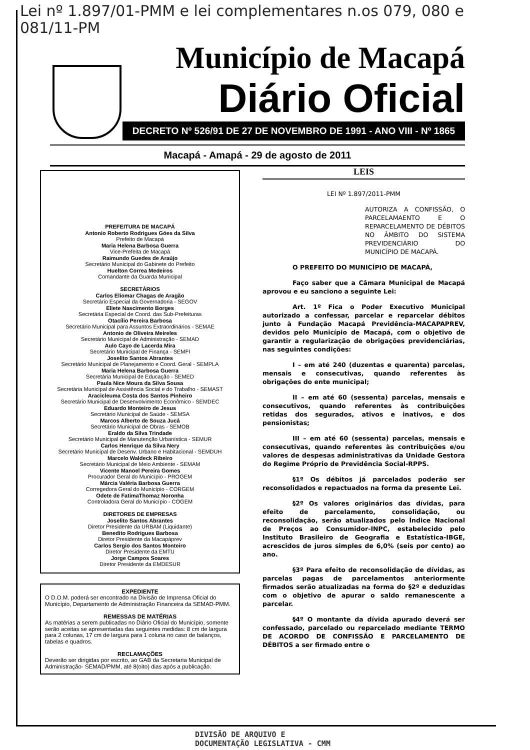Lei nº 1.897/01-PMM e lei complementares n.os 079, 080 e 081/11-PM
Município de Macapá
Diário Oficial
DECRETO Nº 526/91 DE 27 DE NOVEMBRO DE 1991 - ANO VIII - Nº 1865
Macapá - Amapá - 29 de agosto de 2011
PREFEITURA DE MACAPÁ
Antonio Roberto Rodrigues Góes da Silva
Prefeito de Macapá
Maria Helena Barbosa Guerra
Vice-Prefeita de Macapá
Raimundo Guedes de Araújo
Secretário Municipal do Gabinete do Prefeito
Huelton Correa Medeiros
Comandante da Guarda Municipal
SECRETÁRIOS
Carlos Eliomar Chagas de Aragão
Secretário Especial da Governadoria - SEGOV
Eliete Nascimento Borges
Secretária Especial de Coord. das Sub-Prefeituras
Otacílio Pereira Barbosa
Secretário Municipal para Assuntos Extraordinários - SEMAE
Antonio de Oliveira Meireles
Secretário Municipal de Administração - SEMAD
Aulo Cayo de Lacerda Mira
Secretário Municipal de Finança - SEMFI
Joselito Santos Abrantes
Secretário Municipal de Planejamento e Coord. Geral - SEMPLA
Maria Helena Barbosa Guerra
Secretária Municipal de Educação - SEMED
Paula Nice Moura da Silva Sousa
Secretária Municipal de Assistência Social e do Trabalho - SEMAST
Aracicleuma Costa dos Santos Pinheiro
Secretário Municipal de Desenvolvimento Econômico - SEMDEC
Eduardo Monteiro de Jesus
Secretário Municipal de Saúde - SEMSA
Marcos Alberto de Souza Jucá
Secretário Municipal de Obras - SEMOB
Eraldo da Silva Trindade
Secretário Municipal de Manutenção Urbanística - SEMUR
Carlos Henrique da Silva Nery
Secretário Municipal de Desenv. Urbano e Habitacional - SEMDUH
Marcelo Waldeck Ribeiro
Secretário Municipal de Meio Ambiente - SEMAM
Vicente Manoel Pereira Gomes
Procurador Geral do Município - PROGEM
Márcia Valéria Barbosa Guerra
Corregedora Geral do Município - CORGEM
Odete de FatimaThomaz Noronha
Controladora Geral do Município - COGEM
DIRETORES DE EMPRESAS
Joselito Santos Abrantes
Diretor Presidente da URBAM (Liquidante)
Benedito Rodrigues Barbosa
Diretor Presidente da Macapáprev
Carlos Sergio dos Santos Monteiro
Diretor Presidente da EMTU
Jorge Campos Soares
Diretor Presidente da EMDESUR
EXPEDIENTE
O D.O.M. poderá ser encontrado na Divisão de Imprensa Oficial do Município, Departamento de Administração Financeira da SEMAD-PMM.
REMESSAS DE MATÉRIAS
As matérias a serem publicadas no Diário Oficial do Município, somente serão aceitas se apresentadas das seguintes medidas: 8 cm de largura para 2 colunas, 17 cm de largura para 1 coluna no caso de balanços, tabelas e quadros.
RECLAMAÇÕES
Deverão ser dirigidas por escrito, ao GAB da Secretaria Municipal de Administração- SEMAD/PMM, até 8(oito) dias após a publicação.
LEIS
LEI Nº 1.897/2011-PMM
AUTORIZA A CONFISSÃO, O PARCELAMAENTO E O REPARCELAMENTO DE DÉBITOS NO ÂMBITO DO SISTEMA PREVIDENCIÁRIO DO MUNICÍPIO DE MACAPÁ.
O PREFEITO DO MUNICÍPIO DE MACAPÁ,
Faço saber que a Câmara Municipal de Macapá aprovou e eu sanciono a seguinte Lei:
Art. 1º Fica o Poder Executivo Municipal autorizado a confessar, parcelar e reparcelar débitos junto à Fundação Macapá Previdência-MACAPAPREV, devidos pelo Município de Macapá, com o objetivo de garantir a regularização de obrigações previdenciárias, nas seguintes condições:
I – em até 240 (duzentas e quarenta) parcelas, mensais e consecutivas, quando referentes às obrigações do ente municipal;
II – em até 60 (sessenta) parcelas, mensais e consecutivos, quando referentes às contribuições retidas dos segurados, ativos e inativos, e dos pensionistas;
III – em até 60 (sessenta) parcelas, mensais e consecutivas, quando referentes às contribuições e/ou valores de despesas administrativas da Unidade Gestora do Regime Próprio de Previdência Social-RPPS.
§1º Os débitos já parcelados poderão ser reconsolidados e repactuados na forma da presente Lei.
§2º Os valores originários das dívidas, para efeito de parcelamento, consolidação, ou reconsolidação, serão atualizados pelo Índice Nacional de Preços ao Consumidor-INPC, estabelecido pelo Instituto Brasileiro de Geografia e Estatística-IBGE, acrescidos de juros simples de 6,0% (seis por cento) ao ano.
§3º Para efeito de reconsolidação de dívidas, as parcelas pagas de parcelamentos anteriormente firmados serão atualizadas na forma do §2º e deduzidas com o objetivo de apurar o saldo remanescente a parcelar.
§4º O montante da dívida apurado deverá ser confessado, parcelado ou reparcelado mediante TERMO DE ACORDO DE CONFISSÃO E PARCELAMENTO DE DÉBITOS a ser firmado entre o
DIVISÃO DE ARQUIVO E
DOCUMENTAÇÃO LEGISLATIVA - CMM